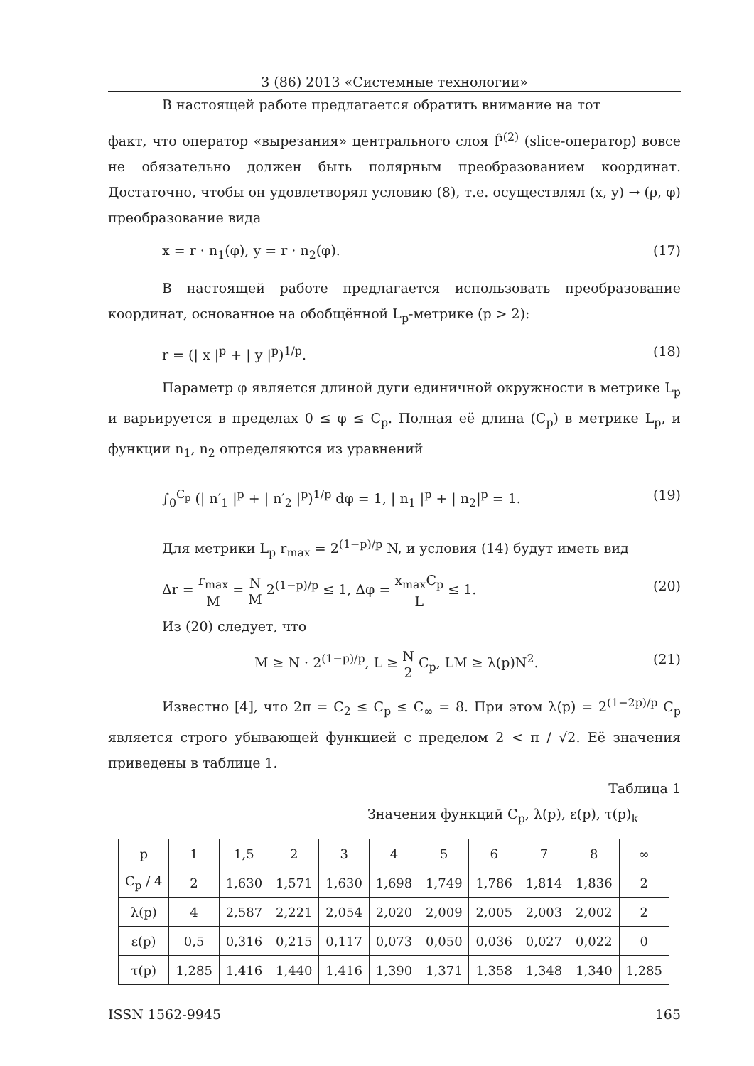3 (86) 2013 «Системные технологии»
В настоящей работе предлагается обратить внимание на тот
факт, что оператор «вырезания» центрального слоя P̂<sup>(2)</sup> (slice-оператор) вовсе не обязательно должен быть полярным преобразованием координат. Достаточно, чтобы он удовлетворял условию (8), т.е. осуществлял (x, y) → (ρ, φ) преобразование вида
x = r · n<sub>1</sub>(φ), y = r · n<sub>2</sub>(φ). (17)
В настоящей работе предлагается использовать преобразование координат, основанное на обобщённой L<sub>p</sub>-метрике (p > 2):
r = (| x |<sup>p</sup> + | y |<sup>p</sup>)<sup>1/p</sup>. (18)
Параметр φ является длиной дуги единичной окружности в метрике L<sub>p</sub> и варьируется в пределах 0 ≤ φ ≤ C<sub>p</sub>. Полная её длина (C<sub>p</sub>) в метрике L<sub>p</sub>, и функции n<sub>1</sub>, n<sub>2</sub> определяются из уравнений
∫<sub>0</sub><sup>C<sub>p</sub></sup> (| n′<sub>1</sub> |<sup>p</sup> + | n′<sub>2</sub> |<sup>p</sup>)<sup>1/p</sup> dφ = 1, | n<sub>1</sub> |<sup>p</sup> + | n<sub>2</sub>|<sup>p</sup> = 1. (19)
Для метрики L<sub>p</sub> r<sub>max</sub> = 2<sup>(1−p)/p</sup> N, и условия (14) будут иметь вид
Δr = r<sub>max</sub> M = N M 2<sup>(1−p)/p</sup> ≤ 1, Δφ = x<sub>max</sub>C<sub>p</sub> L ≤ 1. (20)
Из (20) следует, что
M ≥ N · 2<sup>(1−p)/p</sup>, L ≥ N 2 C<sub>p</sub>, LM ≥ λ(p)N<sup>2</sup>. (21)
Известно [4], что 2π = C<sub>2</sub> ≤ C<sub>p</sub> ≤ C<sub>∞</sub> = 8. При этом λ(p) = 2<sup>(1−2p)/p</sup> C<sub>p</sub> является строго убывающей функцией с пределом 2 < π / √2. Её значения приведены в таблице 1.
Таблица 1
Значения функций C<sub>p</sub>, λ(p), ε(p), τ(p)<sub>k</sub>
| p | 1 | 1,5 | 2 | 3 | 4 | 5 | 6 | 7 | 8 | ∞ |
| C<sub>p</sub> / 4 | 2 | 1,630 | 1,571 | 1,630 | 1,698 | 1,749 | 1,786 | 1,814 | 1,836 | 2 |
| λ(p) | 4 | 2,587 | 2,221 | 2,054 | 2,020 | 2,009 | 2,005 | 2,003 | 2,002 | 2 |
| ε(p) | 0,5 | 0,316 | 0,215 | 0,117 | 0,073 | 0,050 | 0,036 | 0,027 | 0,022 | 0 |
| τ(p) | 1,285 | 1,416 | 1,440 | 1,416 | 1,390 | 1,371 | 1,358 | 1,348 | 1,340 | 1,285 |
ISSN 1562-9945 165